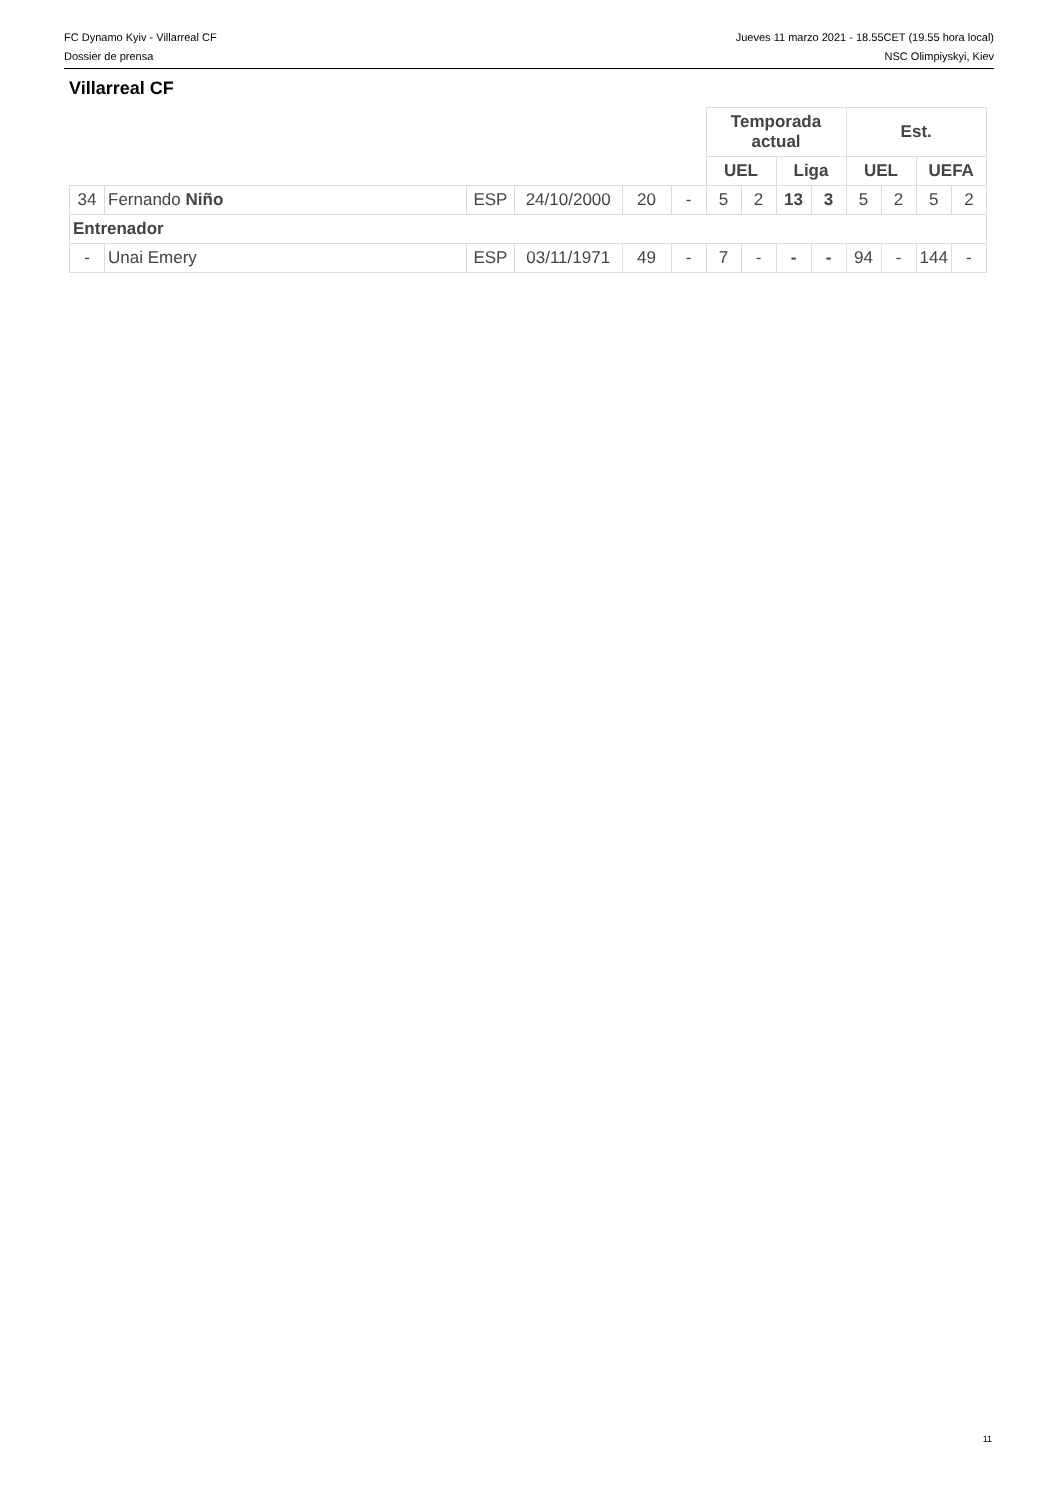FC Dynamo Kyiv - Villarreal CF Jueves 11 marzo 2021 - 18.55CET (19.55 hora local)
Dossier de prensa NSC Olimpiyskyi, Kiev
Villarreal CF
| | | | | | | Temporada actual | | | | Est. | | | |
| --- | --- | --- | --- | --- | --- | --- | --- | --- | --- | --- | --- | --- | --- |
| | | | | | | UEL | | Liga | | UEL | | UEFA | |
| 34 | Fernando Niño | ESP | 24/10/2000 | 20 | - | 5 | 2 | 13 | 3 | 5 | 2 | 5 | 2 |
| Entrenador | | | | | | | | | | | | | |
| - | Unai Emery | ESP | 03/11/1971 | 49 | - | 7 | - | - | - | 94 | - | 144 | - |
11